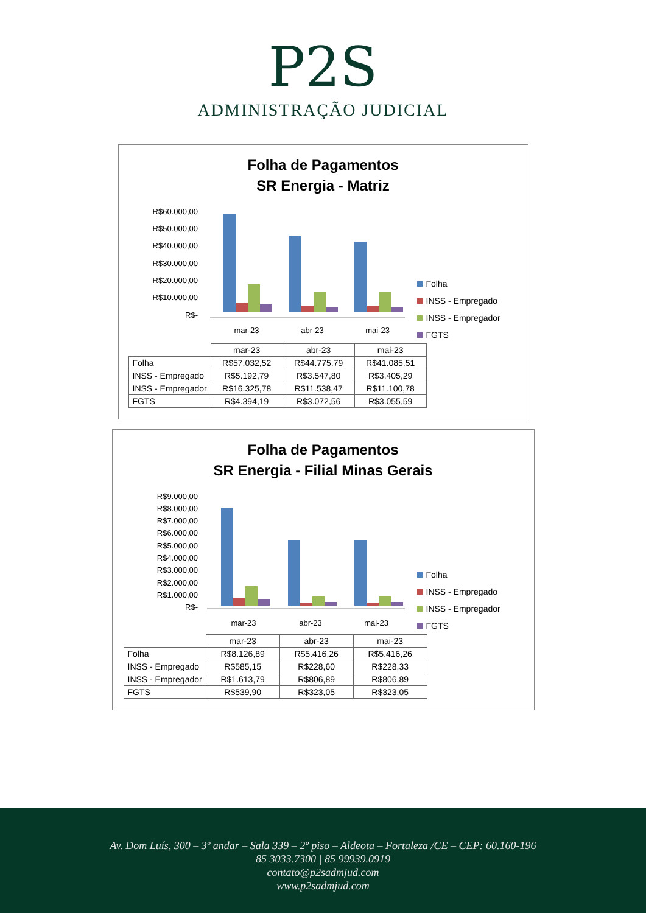P2S
ADMINISTRAÇÃO JUDICIAL
Folha de Pagamentos
SR Energia - Matriz
R$60.000,00
R$50.000,00
R$40.000,00
R$30.000,00
R$20.000,00
R$10.000,00
R$-
mar-23
abr-23
mai-23
Folha
INSS - Empregado
INSS - Empregador
FGTS
| | mar-23 | abr-23 | mai-23 |
| --- | --- | --- | --- |
| Folha | R$57.032,52 | R$44.775,79 | R$41.085,51 |
| INSS - Empregado | R$5.192,79 | R$3.547,80 | R$3.405,29 |
| INSS - Empregador | R$16.325,78 | R$11.538,47 | R$11.100,78 |
| FGTS | R$4.394,19 | R$3.072,56 | R$3.055,59 |
Folha de Pagamentos
SR Energia - Filial Minas Gerais
R$9.000,00
R$8.000,00
R$7.000,00
R$6.000,00
R$5.000,00
R$4.000,00
R$3.000,00
R$2.000,00
R$1.000,00
R$-
mar-23
abr-23
mai-23
Folha
INSS - Empregado
INSS - Empregador
FGTS
| | mar-23 | abr-23 | mai-23 |
| --- | --- | --- | --- |
| Folha | R$8.126,89 | R$5.416,26 | R$5.416,26 |
| INSS - Empregado | R$585,15 | R$228,60 | R$228,33 |
| INSS - Empregador | R$1.613,79 | R$806,89 | R$806,89 |
| FGTS | R$539,90 | R$323,05 | R$323,05 |
Av. Dom Luís, 300 – 3º andar – Sala 339 – 2º piso – Aldeota – Fortaleza /CE – CEP: 60.160-196
85 3033.7300 | 85 99939.0919
contato@p2sadmjud.com
www.p2sadmjud.com